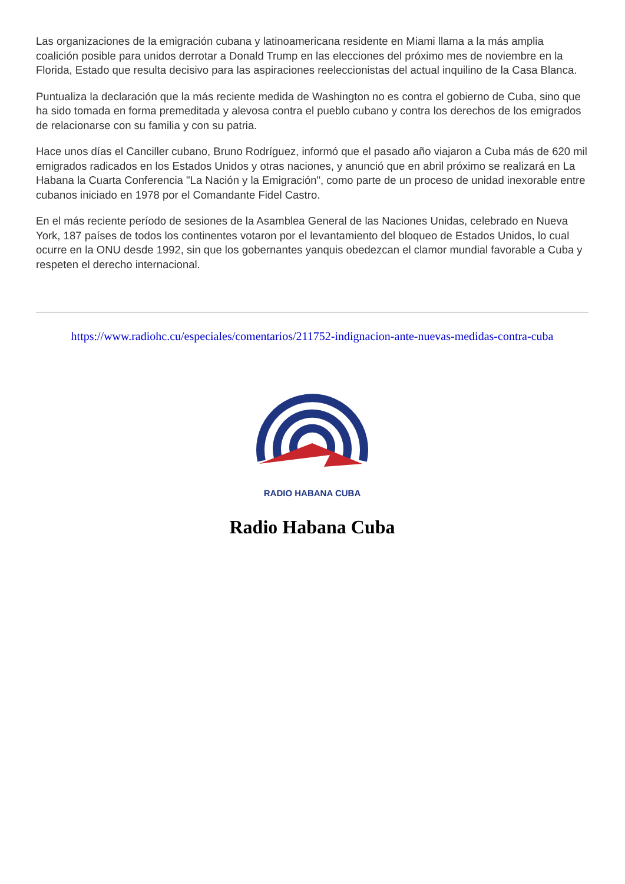Las organizaciones de la emigración cubana y latinoamericana residente en Miami llama a la más amplia coalición posible para unidos derrotar a Donald Trump en las elecciones del próximo mes de noviembre en la Florida, Estado que resulta decisivo para las aspiraciones reeleccionistas del actual inquilino de la Casa Blanca.
Puntualiza la declaración que la más reciente medida de Washington no es contra el gobierno de Cuba, sino que ha sido tomada en forma premeditada y alevosa contra el pueblo cubano y contra los derechos de los emigrados de relacionarse con su familia y con su patria.
Hace unos días el Canciller cubano, Bruno Rodríguez, informó que el pasado año viajaron a Cuba más de 620 mil emigrados radicados en los Estados Unidos y otras naciones, y anunció que en abril próximo se realizará en La Habana la Cuarta Conferencia "La Nación y la Emigración", como parte de un proceso de unidad inexorable entre cubanos iniciado en 1978 por el Comandante Fidel Castro.
En el más reciente período de sesiones de la Asamblea General de las Naciones Unidas, celebrado en Nueva York, 187 países de todos los continentes votaron por el levantamiento del bloqueo de Estados Unidos, lo cual ocurre en la ONU desde 1992, sin que los gobernantes yanquis obedezcan el clamor mundial favorable a Cuba y respeten el derecho internacional.
https://www.radiohc.cu/especiales/comentarios/211752-indignacion-ante-nuevas-medidas-contra-cuba
RADIO HABANA CUBA
Radio Habana Cuba